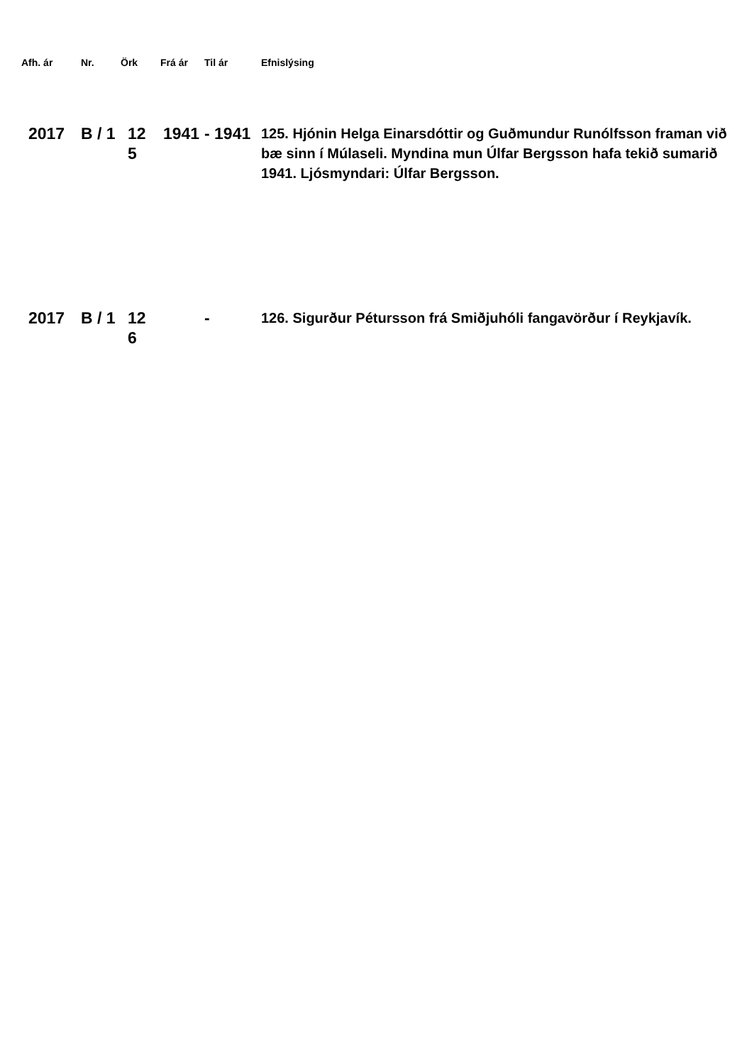| Afh. ár | Nr. | Örk | Frá ár | Til ár | Efnislýsing |
| --- | --- | --- | --- | --- | --- |
| 2017 | B / 1 | 12 5 | 1941 | - 1941 | 125. Hjónin Helga Einarsdóttir og Guðmundur Runólfsson framan við bæ sinn í Múlaseli. Myndina mun Úlfar Bergsson hafa tekið sumarið 1941. Ljósmyndari: Úlfar Bergsson. |
| 2017 | B / 1 | 12 6 | | - | 126. Sigurður Pétursson frá Smiðjuhóli fangavörður í Reykjavík. |